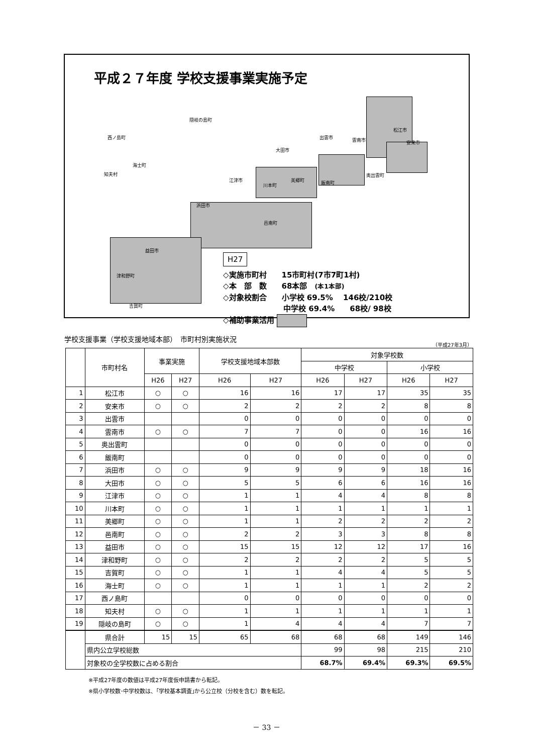平成２７年度 学校支援事業実施予定
隠岐の島町
西ノ島町
海士町
知夫村
松江市
出雲市 雲南市 安来市
大田市
奥出雲町
飯南町
江津市
川本町
美郷町
浜田市
邑南町
益田市
津和野町
吉賀町
H27
◇実施市町村　　15市町村(7市7町1村)
◇本　部　数　　68本部　(本1本部)
◇対象校割合　　小学校 69.5%　 146校/210校
　　　　　　　　中学校 69.4%　　68校/ 98校
◇補助事業活用
学校支援事業（学校支援地域本部）　市町村別実施状況 （平成27年3月）
| | 市町村名 | 事業実施 | | 学校支援地域本部数 | | 対象学校数 | | | |
| --- | --- | --- | --- | --- | --- | --- | --- | --- | --- |
| | | | | | | 中学校 | | 小学校 | |
| | | H26 | H27 | H26 | H27 | H26 | H27 | H26 | H27 |
| 1 | 松江市 | ○ | ○ | 16 | 16 | 17 | 17 | 35 | 35 |
| 2 | 安来市 | ○ | ○ | 2 | 2 | 2 | 2 | 8 | 8 |
| 3 | 出雲市 | | | 0 | 0 | 0 | 0 | 0 | 0 |
| 4 | 雲南市 | ○ | ○ | 7 | 7 | 0 | 0 | 16 | 16 |
| 5 | 奥出雲町 | | | 0 | 0 | 0 | 0 | 0 | 0 |
| 6 | 飯南町 | | | 0 | 0 | 0 | 0 | 0 | 0 |
| 7 | 浜田市 | ○ | ○ | 9 | 9 | 9 | 9 | 18 | 16 |
| 8 | 大田市 | ○ | ○ | 5 | 5 | 6 | 6 | 16 | 16 |
| 9 | 江津市 | ○ | ○ | 1 | 1 | 4 | 4 | 8 | 8 |
| 10 | 川本町 | ○ | ○ | 1 | 1 | 1 | 1 | 1 | 1 |
| 11 | 美郷町 | ○ | ○ | 1 | 1 | 2 | 2 | 2 | 2 |
| 12 | 邑南町 | ○ | ○ | 2 | 2 | 3 | 3 | 8 | 8 |
| 13 | 益田市 | ○ | ○ | 15 | 15 | 12 | 12 | 17 | 16 |
| 14 | 津和野町 | ○ | ○ | 2 | 2 | 2 | 2 | 5 | 5 |
| 15 | 吉賀町 | ○ | ○ | 1 | 1 | 4 | 4 | 5 | 5 |
| 16 | 海士町 | ○ | ○ | 1 | 1 | 1 | 1 | 2 | 2 |
| 17 | 西ノ島町 | | | 0 | 0 | 0 | 0 | 0 | 0 |
| 18 | 知夫村 | ○ | ○ | 1 | 1 | 1 | 1 | 1 | 1 |
| 19 | 隠岐の島町 | ○ | ○ | 1 | 4 | 4 | 4 | 7 | 7 |
| | 県合計 | 15 | 15 | 65 | 68 | 68 | 68 | 149 | 146 |
| | 県内公立学校総数 | | | | | 99 | 98 | 215 | 210 |
| | 対象校の全学校数に占める割合 | | | | | 68.7% | 69.4% | 69.3% | 69.5% |
※平成27年度の数値は平成27年度仮申請書から転記。
※県小学校数･中学校数は、｢学校基本調査｣から公立校（分校を含む）数を転記。
－ 33 －